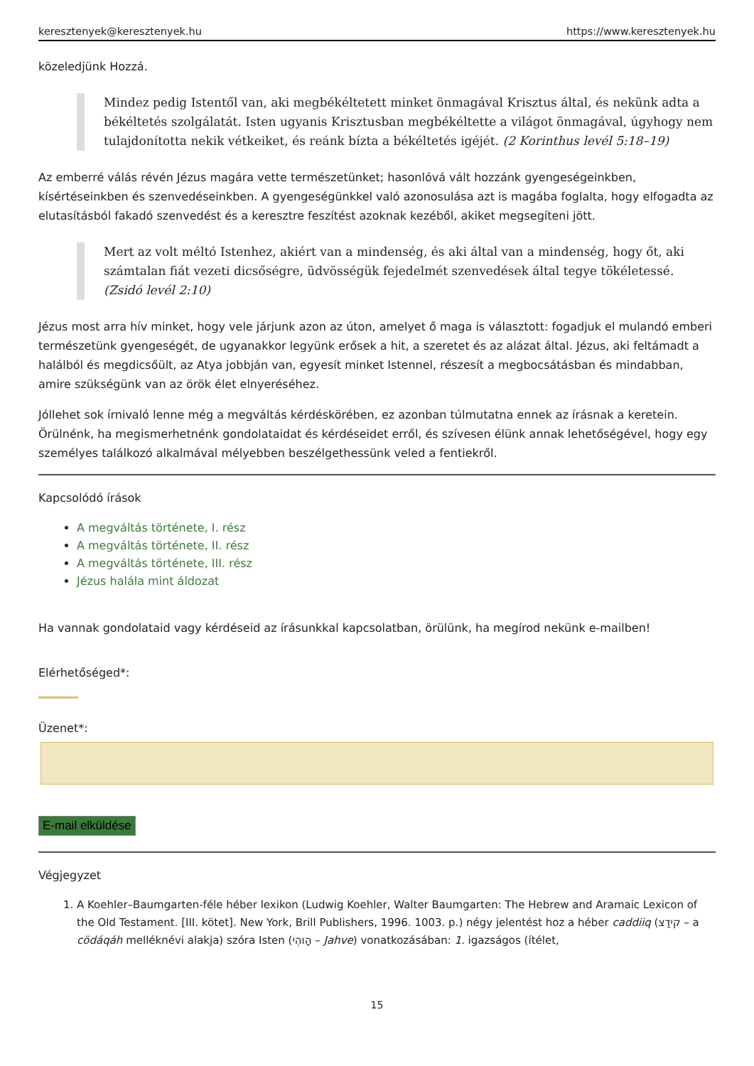keresztenyek@keresztenyek.hu https://www.keresztenyek.hu
közeledjünk Hozzá.
Mindez pedig Istentől van, aki megbékéltetett minket önmagával Krisztus által, és nekünk adta a békéltetés szolgálatát. Isten ugyanis Krisztusban megbékéltette a világot önmagával, úgyhogy nem tulajdonította nekik vétkeiket, és reánk bízta a békéltetés igéjét. (2 Korinthus levél 5:18–19)
Az emberré válás révén Jézus magára vette természetünket; hasonlóvá vált hozzánk gyengeségeinkben, kísértéseinkben és szenvedéseinkben. A gyengeségünkkel való azonosulása azt is magába foglalta, hogy elfogadta az elutasításból fakadó szenvedést és a keresztre feszítést azoknak kezéből, akiket megsegíteni jött.
Mert az volt méltó Istenhez, akiért van a mindenség, és aki által van a mindenség, hogy őt, aki számtalan fiát vezeti dicsőségre, üdvösségük fejedelmét szenvedések által tegye tökéletessé. (Zsidó levél 2:10)
Jézus most arra hív minket, hogy vele járjunk azon az úton, amelyet ő maga is választott: fogadjuk el mulandó emberi természetünk gyengeségét, de ugyanakkor legyünk erősek a hit, a szeretet és az alázat által. Jézus, aki feltámadt a halálból és megdicsőült, az Atya jobbján van, egyesít minket Istennel, részesít a megbocsátásban és mindabban, amire szükségünk van az örök élet elnyeréséhez.
Jóllehet sok írnivaló lenne még a megváltás kérdéskörében, ez azonban túlmutatna ennek az írásnak a keretein. Örülnénk, ha megismerhetnénk gondolataidat és kérdéseidet erről, és szívesen élünk annak lehetőségével, hogy egy személyes találkozó alkalmával mélyebben beszélgethessünk veled a fentiekről.
Kapcsolódó írások
A megváltás története, I. rész
A megváltás története, II. rész
A megváltás története, III. rész
Jézus halála mint áldozat
Ha vannak gondolataid vagy kérdéseid az írásunkkal kapcsolatban, örülünk, ha megírod nekünk e-mailben!
Elérhetőséged*:
Üzenet*:
E-mail elküldése
Végjegyzet
1. A Koehler–Baumgarten-féle héber lexikon (Ludwig Koehler, Walter Baumgarten: The Hebrew and Aramaic Lexicon of the Old Testament. [III. kötet]. New York, Brill Publishers, 1996. 1003. p.) négy jelentést hoz a héber caddiiq (קידַצ – a cödáqáh melléknévi alakja) szóra Isten (הָוהְי – Jahve) vonatkozásában: 1. igazságos (ítélet,
15